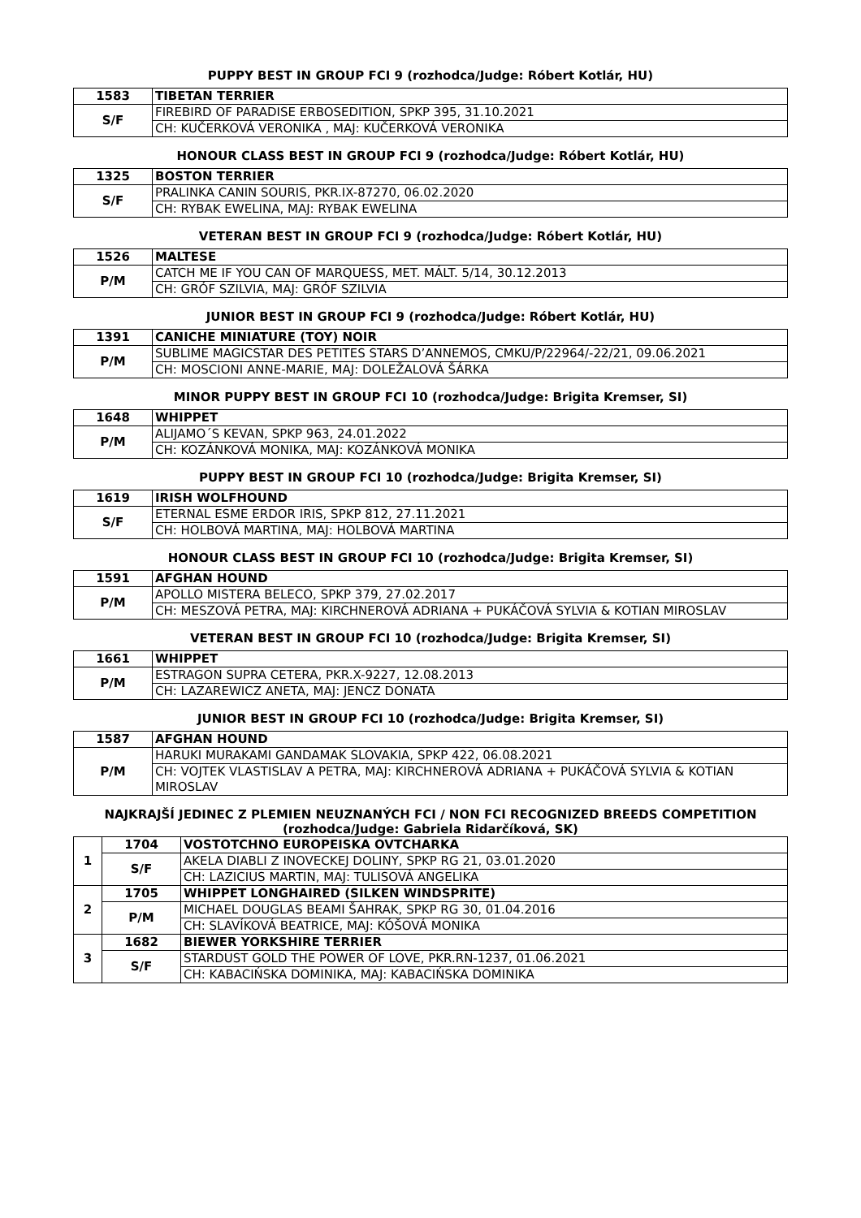PUPPY BEST IN GROUP FCI 9 (rozhodca/Judge: Róbert Kotlár, HU)
| 1583 | TIBETAN TERRIER |
| S/F | FIREBIRD OF PARADISE ERBOSEDITION, SPKP 395, 31.10.2021 |
| | CH: KUČERKOVÁ VERONIKA , MAJ: KUČERKOVÁ VERONIKA |
HONOUR CLASS BEST IN GROUP FCI 9 (rozhodca/Judge: Róbert Kotlár, HU)
| 1325 | BOSTON TERRIER |
| S/F | PRALINKA CANIN SOURIS, PKR.IX-87270, 06.02.2020 |
| | CH: RYBAK EWELINA, MAJ: RYBAK EWELINA |
VETERAN BEST IN GROUP FCI 9 (rozhodca/Judge: Róbert Kotlár, HU)
| 1526 | MALTESE |
| P/M | CATCH ME IF YOU CAN OF MARQUESS, MET. MÁLT. 5/14, 30.12.2013 |
| | CH: GRÓF SZILVIA, MAJ: GRÓF SZILVIA |
JUNIOR BEST IN GROUP FCI 9 (rozhodca/Judge: Róbert Kotlár, HU)
| 1391 | CANICHE MINIATURE (TOY) NOIR |
| P/M | SUBLIME MAGICSTAR DES PETITES STARS D’ANNEMOS, CMKU/P/22964/-22/21, 09.06.2021 |
| | CH: MOSCIONI ANNE-MARIE, MAJ: DOLEŽALOVÁ ŠÁRKA |
MINOR PUPPY BEST IN GROUP FCI 10 (rozhodca/Judge: Brigita Kremser, SI)
| 1648 | WHIPPET |
| P/M | ALIJAMO´S KEVAN, SPKP 963, 24.01.2022 |
| | CH: KOZÁNKOVÁ MONIKA, MAJ: KOZÁNKOVÁ MONIKA |
PUPPY BEST IN GROUP FCI 10 (rozhodca/Judge: Brigita Kremser, SI)
| 1619 | IRISH WOLFHOUND |
| S/F | ETERNAL ESME ERDOR IRIS, SPKP 812, 27.11.2021 |
| | CH: HOLBOVÁ MARTINA, MAJ: HOLBOVÁ MARTINA |
HONOUR CLASS BEST IN GROUP FCI 10 (rozhodca/Judge: Brigita Kremser, SI)
| 1591 | AFGHAN HOUND |
| P/M | APOLLO MISTERA BELECO, SPKP 379, 27.02.2017 |
| | CH: MESZOVÁ PETRA, MAJ: KIRCHNEROVÁ ADRIANA + PUKÁČOVÁ SYLVIA & KOTIAN MIROSLAV |
VETERAN BEST IN GROUP FCI 10 (rozhodca/Judge: Brigita Kremser, SI)
| 1661 | WHIPPET |
| P/M | ESTRAGON SUPRA CETERA, PKR.X-9227, 12.08.2013 |
| | CH: LAZAREWICZ ANETA, MAJ: JENCZ DONATA |
JUNIOR BEST IN GROUP FCI 10 (rozhodca/Judge: Brigita Kremser, SI)
| 1587 | AFGHAN HOUND |
| P/M | HARUKI MURAKAMI GANDAMAK SLOVAKIA, SPKP 422, 06.08.2021 |
| | CH: VOJTEK VLASTISLAV A PETRA, MAJ: KIRCHNEROVÁ ADRIANA + PUKÁČOVÁ SYLVIA & KOTIAN MIROSLAV |
NAJKRAJŠÍ JEDINEC Z PLEMIEN NEUZNANÝCH FCI / NON FCI RECOGNIZED BREEDS COMPETITION
(rozhodca/Judge: Gabriela Ridarčíková, SK)
| 1 | 1704 | VOSTOTCHNO EUROPEISKA OVTCHARKA |
| | S/F | AKELA DIABLI Z INOVECKEJ DOLINY, SPKP RG 21, 03.01.2020 |
| | | CH: LAZICIUS MARTIN, MAJ: TULISOVÁ ANGELIKA |
| 2 | 1705 | WHIPPET LONGHAIRED (SILKEN WINDSPRITE) |
| | P/M | MICHAEL DOUGLAS BEAMI ŠAHRAK, SPKP RG 30, 01.04.2016 |
| | | CH: SLAVÍKOVÁ BEATRICE, MAJ: KÓŠOVÁ MONIKA |
| 3 | 1682 | BIEWER YORKSHIRE TERRIER |
| | S/F | STARDUST GOLD THE POWER OF LOVE, PKR.RN-1237, 01.06.2021 |
| | | CH: KABACIŃSKA DOMINIKA, MAJ: KABACIŃSKA DOMINIKA |